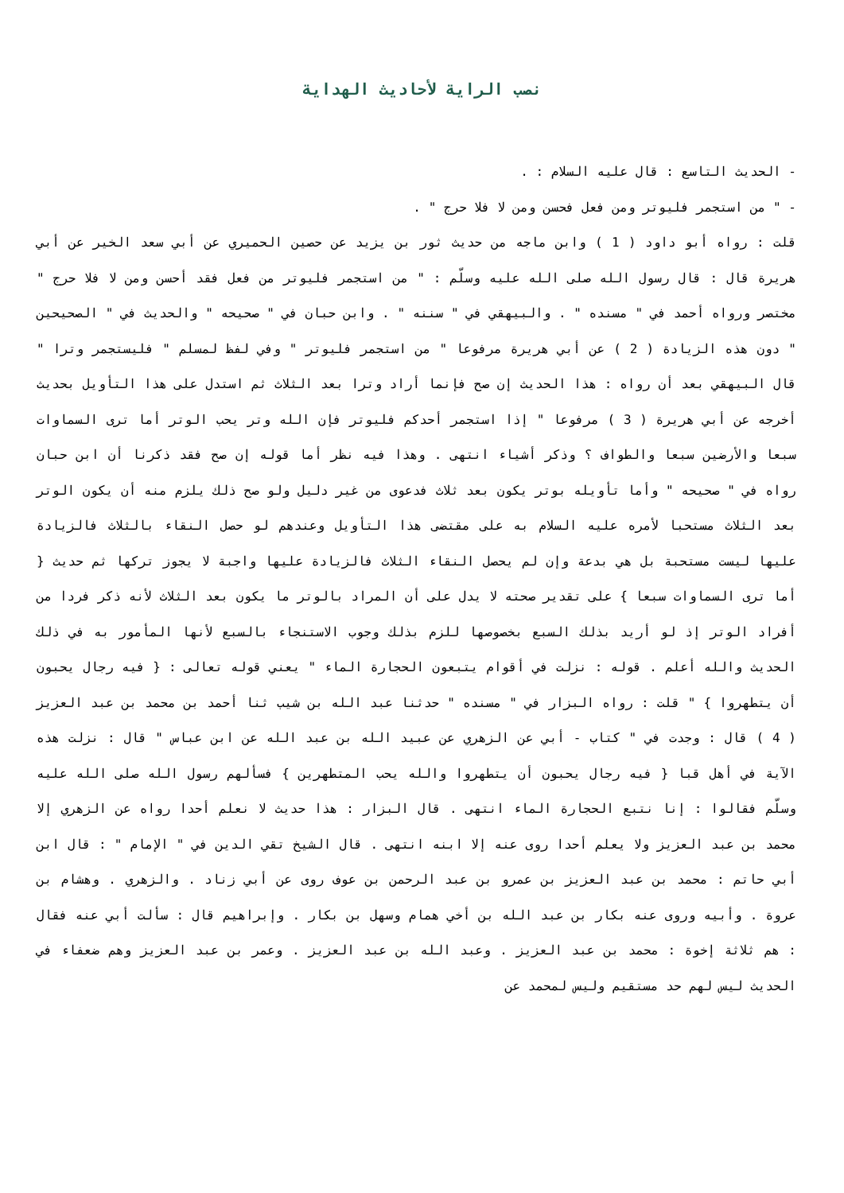نصب الراية لأحاديث الهداية
- الحديث التاسع : قال عليه السلام : .
- " من استجمر فليوتر ومن فعل فحسن ومن لا فلا حرج " .
قلت : رواه أبو داود ( 1 ) وابن ماجه من حديث ثور بن يزيد عن حصين الحميري عن أبي سعد الخير عن أبي هريرة قال : قال رسول الله صلى الله عليه وسلّم : " من استجمر فليوتر من فعل فقد أحسن ومن لا فلا حرج " مختصر ورواه أحمد في " مسنده " . والبيهقي في " سننه " . وابن حبان في " صحيحه " والحديث في " الصحيحين " دون هذه الزيادة ( 2 ) عن أبي هريرة مرفوعا " من استجمر فليوتر " وفي لفظ لمسلم " فليستجمر وترا " قال البيهقي بعد أن رواه : هذا الحديث إن صح فإنما أراد وترا بعد الثلاث ثم استدل على هذا التأويل بحديث أخرجه عن أبي هريرة ( 3 ) مرفوعا " إذا استجمر أحدكم فليوتر فإن الله وتر يحب الوتر أما ترى السماوات سبعا والأرضين سبعا والطواف ؟ وذكر أشياء انتهى . وهذا فيه نظر أما قوله إن صح فقد ذكرنا أن ابن حبان رواه في " صحيحه " وأما تأويله بوتر يكون بعد ثلاث فدعوى من غير دليل ولو صح ذلك يلزم منه أن يكون الوتر بعد الثلاث مستحبا لأمره عليه السلام به على مقتضى هذا التأويل وعندهم لو حصل النقاء بالثلاث فالزيادة عليها ليست مستحبة بل هي بدعة وإن لم يحصل النقاء الثلاث فالزيادة عليها واجبة لا يجوز تركها ثم حديث { أما ترى السماوات سبعا } على تقدير صحته لا يدل على أن المراد بالوتر ما يكون بعد الثلاث لأنه ذكر فردا من أفراد الوتر إذ لو أريد بذلك السبع بخصوصها للزم بذلك وجوب الاستنجاء بالسبع لأنها المأمور به في ذلك الحديث والله أعلم . قوله : نزلت في أقوام يتبعون الحجارة الماء " يعني قوله تعالى : { فيه رجال يحبون أن يتطهروا } " قلت : رواه البزار في " مسنده " حدثنا عبد الله بن شيب ثنا أحمد بن محمد بن عبد العزيز ( 4 ) قال : وجدت في " كتاب - أبي عن الزهري عن عبيد الله بن عبد الله عن ابن عباس " قال : نزلت هذه الآية في أهل قبا { فيه رجال يحبون أن يتطهروا والله يحب المتطهرين } فسألهم رسول الله صلى الله عليه وسلّم فقالوا : إنا نتبع الحجارة الماء انتهى . قال البزار : هذا حديث لا نعلم أحدا رواه عن الزهري إلا محمد بن عبد العزيز ولا يعلم أحدا روى عنه إلا ابنه انتهى . قال الشيخ تقي الدين في " الإمام " : قال ابن أبي حاتم : محمد بن عبد العزيز بن عمرو بن عبد الرحمن بن عوف روى عن أبي زناد . والزهري . وهشام بن عروة . وأبيه وروى عنه بكار بن عبد الله بن أخي همام وسهل بن بكار . وإبراهيم قال : سألت أبي عنه فقال : هم ثلاثة إخوة : محمد بن عبد العزيز . وعبد الله بن عبد العزيز . وعمر بن عبد العزيز وهم ضعفاء في الحديث ليس لهم حد مستقيم وليس لمحمد عن